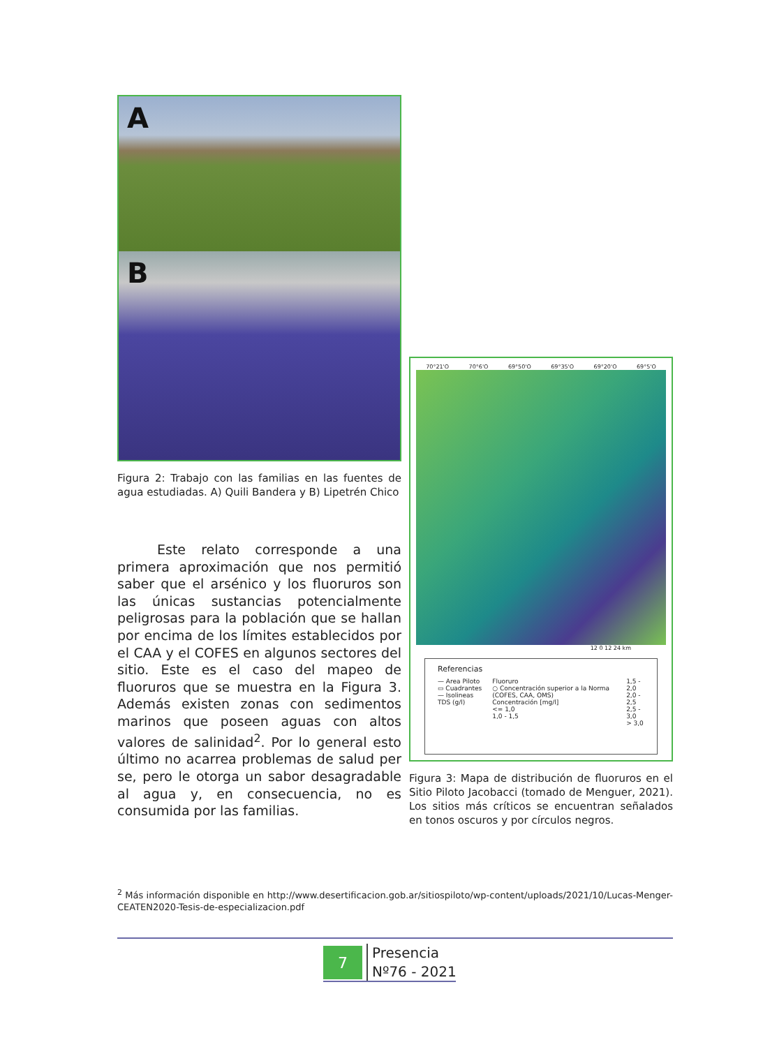A
B
Figura 2: Trabajo con las familias en las fuentes de agua estudiadas. A) Quili Bandera y B) Lipetrén Chico
   Este relato corresponde a una primera aproximación que nos permitió saber que el arsénico y los fluoruros son las únicas sustancias potencialmente peligrosas para la población que se hallan por encima de los límites establecidos por el CAA y el COFES en algunos sectores del sitio. Este es el caso del mapeo de fluoruros que se muestra en la Figura 3. Además existen zonas con sedimentos marinos que poseen aguas con altos valores de salinidad<sup>2</sup>. Por lo general esto último no acarrea problemas de salud per se, pero le otorga un sabor desagradable al agua y, en consecuencia, no es consumida por las familias.
70°21'O 70°6'O 69°50'O 69°35'O 69°20'O 69°5'O
12 0 12 24 km
Referencias
— Area Piloto
▭ Cuadrantes
— Isolineas TDS (g/l)
Fluoruro
○ Concentración superior a la Norma (COFES, CAA, OMS)
Concentración [mg/l]
<= 1,0
1,0 - 1,5
1,5 - 2,0
2,0 - 2,5
2,5 - 3,0
> 3,0
Figura 3: Mapa de distribución de fluoruros en el Sitio Piloto Jacobacci (tomado de Menguer, 2021). Los sitios más críticos se encuentran señalados en tonos oscuros y por círculos negros.
<sup>2</sup> Más información disponible en http://www.desertificacion.gob.ar/sitiospiloto/wp-content/uploads/2021/10/Lucas-Menger-CEATEN2020-Tesis-de-especializacion.pdf
7
Presencia
Nº76 - 2021